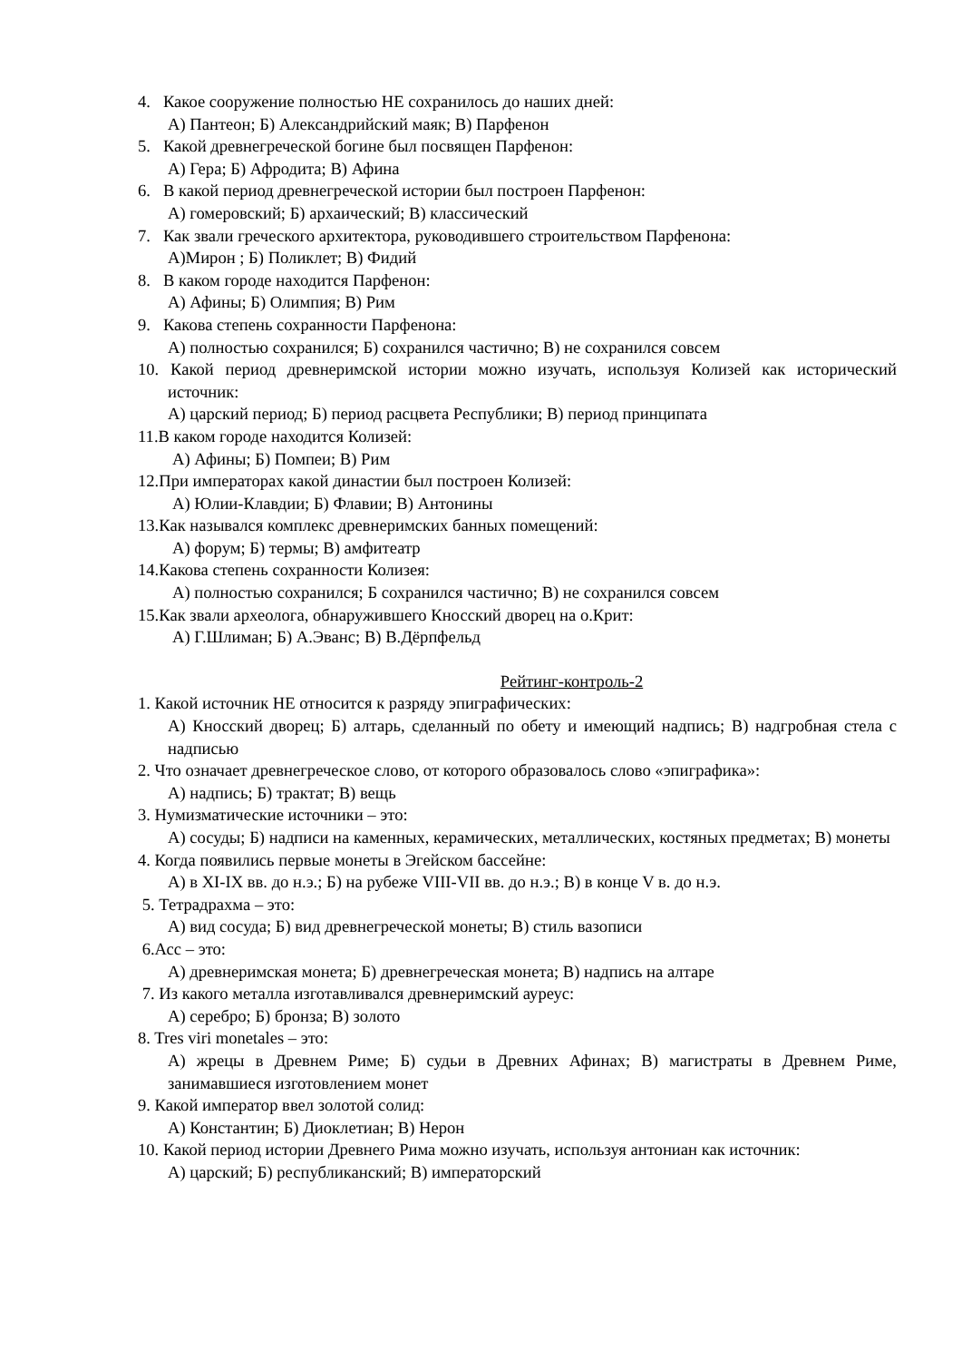4. Какое сооружение полностью НЕ сохранилось до наших дней:
А) Пантеон; Б) Александрийский маяк; В) Парфенон
5. Какой древнегреческой богине был посвящен Парфенон:
А) Гера; Б) Афродита; В) Афина
6. В какой период древнегреческой истории был построен Парфенон:
А) гомеровский; Б) архаический; В) классический
7. Как звали греческого архитектора, руководившего строительством Парфенона:
А)Мирон ; Б) Поликлет; В) Фидий
8. В каком городе находится Парфенон:
А) Афины; Б) Олимпия; В) Рим
9. Какова степень сохранности Парфенона:
А) полностью сохранился; Б) сохранился частично; В) не сохранился совсем
10. Какой период древнеримской истории можно изучать, используя Колизей как исторический источник:
А) царский период; Б) период расцвета Республики; В) период принципата
11.В каком городе находится Колизей:
А) Афины; Б) Помпеи; В) Рим
12.При императорах какой династии был построен Колизей:
А) Юлии-Клавдии; Б) Флавии; В) Антонины
13.Как назывался комплекс древнеримских банных помещений:
А) форум; Б) термы; В) амфитеатр
14.Какова степень сохранности Колизея:
А) полностью сохранился; Б сохранился частично; В) не сохранился совсем
15.Как звали археолога, обнаружившего Кносский дворец на о.Крит:
А) Г.Шлиман; Б) А.Эванс; В) В.Дёрпфельд
Рейтинг-контроль-2
1. Какой источник НЕ относится к разряду эпиграфических:
А) Кносский дворец; Б) алтарь, сделанный по обету и имеющий надпись; В) надгробная стела с надписью
2. Что означает древнегреческое слово, от которого образовалось слово «эпиграфика»:
А) надпись; Б) трактат; В) вещь
3. Нумизматические источники – это:
А) сосуды; Б) надписи на каменных, керамических, металлических, костяных предметах; В) монеты
4. Когда появились первые монеты в Эгейском бассейне:
А) в XI-IX вв. до н.э.; Б) на рубеже VIII-VII вв. до н.э.; В) в конце V в. до н.э.
5. Тетрадрахма – это:
А) вид сосуда; Б) вид древнегреческой монеты; В) стиль вазописи
6.Асс – это:
А) древнеримская монета; Б) древнегреческая монета; В) надпись на алтаре
7. Из какого металла изготавливался древнеримский ауреус:
А) серебро; Б) бронза; В) золото
8. Tres viri monetales – это:
А) жрецы в Древнем Риме; Б) судьи в Древних Афинах; В) магистраты в Древнем Риме, занимавшиеся изготовлением монет
9. Какой император ввел золотой солид:
А) Константин; Б) Диоклетиан; В) Нерон
10. Какой период истории Древнего Рима можно изучать, используя антониан как источник:
А) царский; Б) республиканский; В) императорский